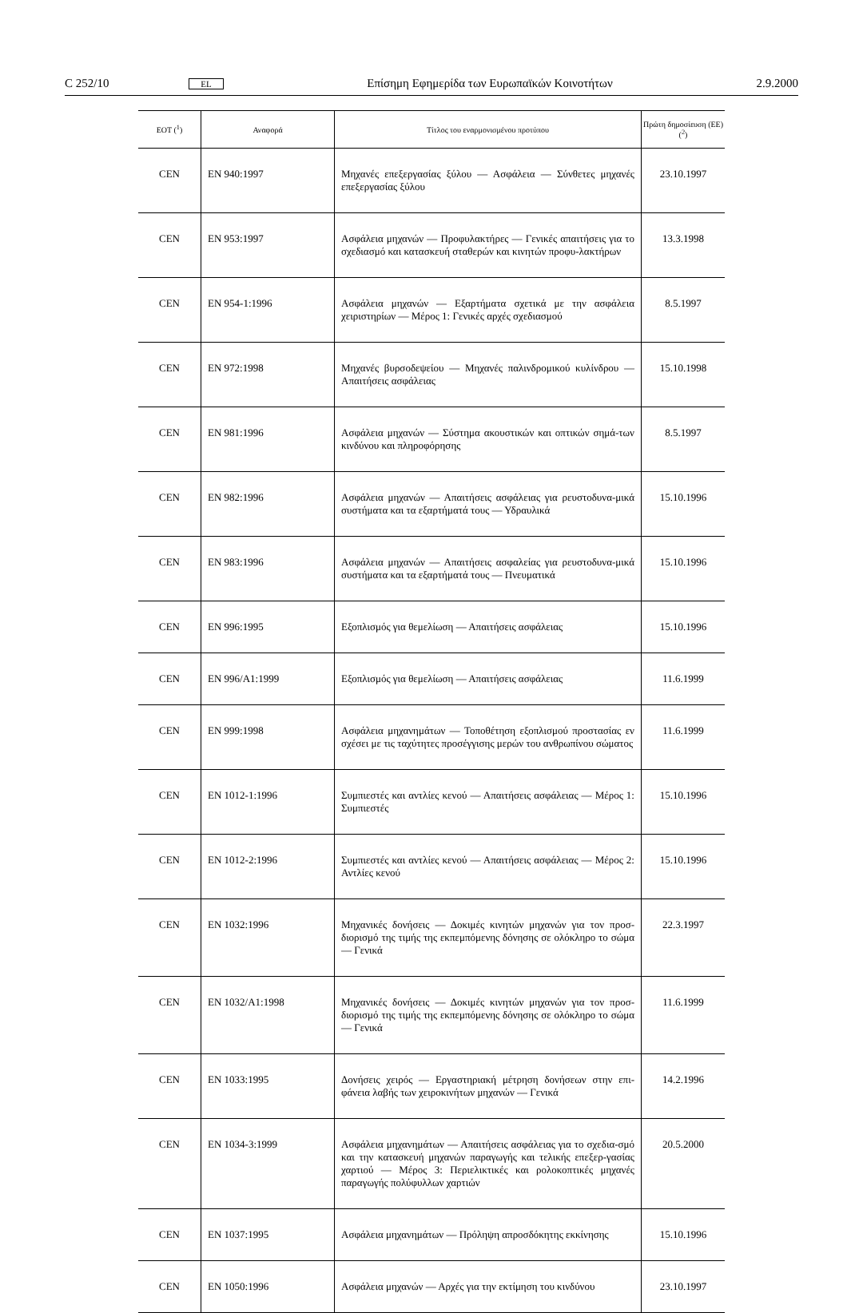C 252/10 EL Επίσημη Εφημερίδα των Ευρωπαϊκών Κοινοτήτων 2.9.2000
| ΕΟΤ (<sup>1</sup>) | Αναφορά | Τίτλος του εναρμονισμένου προτύπου | Πρώτη δημοσίευση (ΕΕ) (<sup>2</sup>) |
| --- | --- | --- | --- |
| CEN | EN 940:1997 | Μηχανές επεξεργασίας ξύλου — Ασφάλεια — Σύνθετες μηχανές επεξεργασίας ξύλου | 23.10.1997 |
| CEN | EN 953:1997 | Ασφάλεια μηχανών — Προφυλακτήρες — Γενικές απαιτήσεις για το σχεδιασμό και κατασκευή σταθερών και κινητών προφυ-λακτήρων | 13.3.1998 |
| CEN | EN 954-1:1996 | Ασφάλεια μηχανών — Εξαρτήματα σχετικά με την ασφάλεια χειριστηρίων — Μέρος 1: Γενικές αρχές σχεδιασμού | 8.5.1997 |
| CEN | EN 972:1998 | Μηχανές βυρσοδεψείου — Μηχανές παλινδρομικού κυλίνδρου — Απαιτήσεις ασφάλειας | 15.10.1998 |
| CEN | EN 981:1996 | Ασφάλεια μηχανών — Σύστημα ακουστικών και οπτικών σημά-των κινδύνου και πληροφόρησης | 8.5.1997 |
| CEN | EN 982:1996 | Ασφάλεια μηχανών — Απαιτήσεις ασφάλειας για ρευστοδυνα-μικά συστήματα και τα εξαρτήματά τους — Υδραυλικά | 15.10.1996 |
| CEN | EN 983:1996 | Ασφάλεια μηχανών — Απαιτήσεις ασφαλείας για ρευστοδυνα-μικά συστήματα και τα εξαρτήματά τους — Πνευματικά | 15.10.1996 |
| CEN | EN 996:1995 | Εξοπλισμός για θεμελίωση — Απαιτήσεις ασφάλειας | 15.10.1996 |
| CEN | EN 996/A1:1999 | Εξοπλισμός για θεμελίωση — Απαιτήσεις ασφάλειας | 11.6.1999 |
| CEN | EN 999:1998 | Ασφάλεια μηχανημάτων — Τοποθέτηση εξοπλισμού προστασίας εν σχέσει με τις ταχύτητες προσέγγισης μερών του ανθρωπίνου σώματος | 11.6.1999 |
| CEN | EN 1012-1:1996 | Συμπιεστές και αντλίες κενού — Απαιτήσεις ασφάλειας — Μέρος 1: Συμπιεστές | 15.10.1996 |
| CEN | EN 1012-2:1996 | Συμπιεστές και αντλίες κενού — Απαιτήσεις ασφάλειας — Μέρος 2: Αντλίες κενού | 15.10.1996 |
| CEN | EN 1032:1996 | Μηχανικές δονήσεις — Δοκιμές κινητών μηχανών για τον προσ-διορισμό της τιμής της εκπεμπόμενης δόνησης σε ολόκληρο το σώμα — Γενικά | 22.3.1997 |
| CEN | EN 1032/A1:1998 | Μηχανικές δονήσεις — Δοκιμές κινητών μηχανών για τον προσ-διορισμό της τιμής της εκπεμπόμενης δόνησης σε ολόκληρο το σώμα — Γενικά | 11.6.1999 |
| CEN | EN 1033:1995 | Δονήσεις χειρός — Εργαστηριακή μέτρηση δονήσεων στην επι-φάνεια λαβής των χειροκινήτων μηχανών — Γενικά | 14.2.1996 |
| CEN | EN 1034-3:1999 | Ασφάλεια μηχανημάτων — Απαιτήσεις ασφάλειας για το σχεδια-σμό και την κατασκευή μηχανών παραγωγής και τελικής επεξερ-γασίας χαρτιού — Μέρος 3: Περιελικτικές και ρολοκοπτικές μηχανές παραγωγής πολύφυλλων χαρτιών | 20.5.2000 |
| CEN | EN 1037:1995 | Ασφάλεια μηχανημάτων — Πρόληψη απροσδόκητης εκκίνησης | 15.10.1996 |
| CEN | EN 1050:1996 | Ασφάλεια μηχανών — Αρχές για την εκτίμηση του κινδύνου | 23.10.1997 |